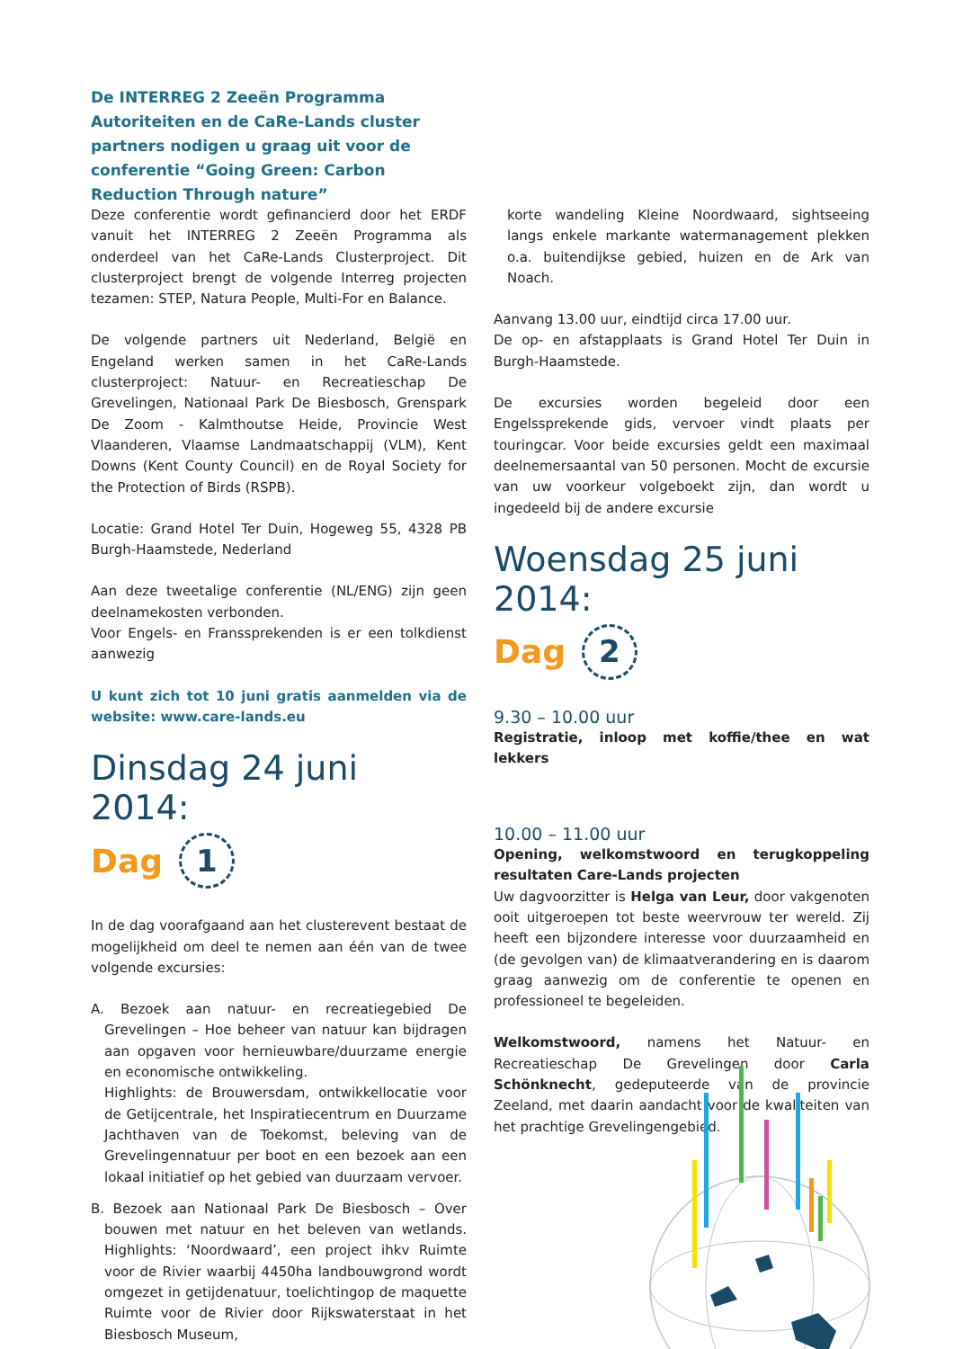De INTERREG 2 Zeeën Programma Autoriteiten en de CaRe-Lands cluster partners nodigen u graag uit voor de conferentie “Going Green: Carbon Reduction Through nature”
Deze conferentie wordt gefinancierd door het ERDF vanuit het INTERREG 2 Zeeën Programma als onderdeel van het CaRe-Lands Clusterproject. Dit clusterproject brengt de volgende Interreg projecten tezamen: STEP, Natura People, Multi-For en Balance.
De volgende partners uit Nederland, België en Engeland werken samen in het CaRe-Lands clusterproject: Natuur- en Recreatieschap De Grevelingen, Nationaal Park De Biesbosch, Grenspark De Zoom - Kalmthoutse Heide, Provincie West Vlaanderen, Vlaamse Landmaatschappij (VLM), Kent Downs (Kent County Council) en de Royal Society for the Protection of Birds (RSPB).
Locatie: Grand Hotel Ter Duin, Hogeweg 55, 4328 PB Burgh-Haamstede, Nederland
Aan deze tweetalige conferentie (NL/ENG) zijn geen deelnamekosten verbonden.
Voor Engels- en Franssprekenden is er een tolkdienst aanwezig
U kunt zich tot 10 juni gratis aanmelden via de website: www.care-lands.eu
Dinsdag 24 juni 2014:
Dag
1
In de dag voorafgaand aan het clusterevent bestaat de mogelijkheid om deel te nemen aan één van de twee volgende excursies:
A. Bezoek aan natuur- en recreatiegebied De Grevelingen – Hoe beheer van natuur kan bijdragen aan opgaven voor hernieuwbare/duurzame energie en economische ontwikkeling.
Highlights: de Brouwersdam, ontwikkellocatie voor de Getijcentrale, het Inspiratiecentrum en Duurzame Jachthaven van de Toekomst, beleving van de Grevelingennatuur per boot en een bezoek aan een lokaal initiatief op het gebied van duurzaam vervoer.
B. Bezoek aan Nationaal Park De Biesbosch – Over bouwen met natuur en het beleven van wetlands. Highlights: ‘Noordwaard’, een project ihkv Ruimte voor de Rivier waarbij 4450ha landbouwgrond wordt omgezet in getijdenatuur, toelichtingop de maquette Ruimte voor de Rivier door Rijkswaterstaat in het Biesbosch Museum,
korte wandeling Kleine Noordwaard, sightseeing langs enkele markante watermanagement plekken o.a. buitendijkse gebied, huizen en de Ark van Noach.
Aanvang 13.00 uur, eindtijd circa 17.00 uur.
De op- en afstapplaats is Grand Hotel Ter Duin in Burgh-Haamstede.
De excursies worden begeleid door een Engelssprekende gids, vervoer vindt plaats per touringcar. Voor beide excursies geldt een maximaal deelnemersaantal van 50 personen. Mocht de excursie van uw voorkeur volgeboekt zijn, dan wordt u ingedeeld bij de andere excursie
Woensdag 25 juni 2014:
Dag
2
9.30 – 10.00 uur
Registratie, inloop met koffie/thee en wat lekkers
10.00 – 11.00 uur
Opening, welkomstwoord en terugkoppeling resultaten Care-Lands projecten
Uw dagvoorzitter is Helga van Leur, door vakgenoten ooit uitgeroepen tot beste weervrouw ter wereld. Zij heeft een bijzondere interesse voor duurzaamheid en (de gevolgen van) de klimaatverandering en is daarom graag aanwezig om de conferentie te openen en professioneel te begeleiden.
Welkomstwoord, namens het Natuur- en Recreatieschap De Grevelingen door Carla Schönknecht, gedeputeerde van de provincie Zeeland, met daarin aandacht voor de kwaliteiten van het prachtige Grevelingengebied.